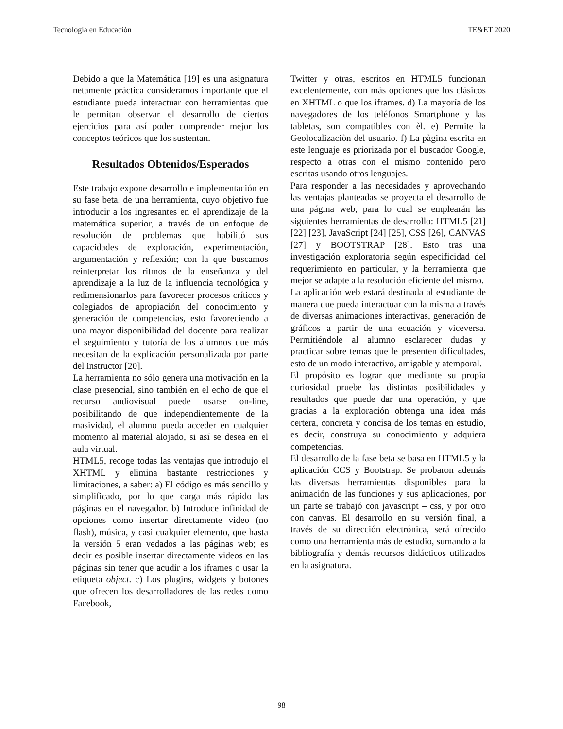Tecnología en Educación TE&ET 2020
Debido a que la Matemática [19] es una asignatura netamente práctica consideramos importante que el estudiante pueda interactuar con herramientas que le permitan observar el desarrollo de ciertos ejercicios para así poder comprender mejor los conceptos teóricos que los sustentan.
Resultados Obtenidos/Esperados
Este trabajo expone desarrollo e implementación en su fase beta, de una herramienta, cuyo objetivo fue introducir a los ingresantes en el aprendizaje de la matemática superior, a través de un enfoque de resolución de problemas que habilitó sus capacidades de exploración, experimentación, argumentación y reflexión; con la que buscamos reinterpretar los ritmos de la enseñanza y del aprendizaje a la luz de la influencia tecnológica y redimensionarlos para favorecer procesos críticos y colegiados de apropiación del conocimiento y generación de competencias, esto favoreciendo a una mayor disponibilidad del docente para realizar el seguimiento y tutoría de los alumnos que más necesitan de la explicación personalizada por parte del instructor [20].
La herramienta no sólo genera una motivación en la clase presencial, sino también en el echo de que el recurso audiovisual puede usarse on-line, posibilitando de que independientemente de la masividad, el alumno pueda acceder en cualquier momento al material alojado, si así se desea en el aula virtual.
HTML5, recoge todas las ventajas que introdujo el XHTML y elimina bastante restricciones y limitaciones, a saber: a) El código es más sencillo y simplificado, por lo que carga más rápido las páginas en el navegador. b) Introduce infinidad de opciones como insertar directamente video (no flash), música, y casi cualquier elemento, que hasta la versión 5 eran vedados a las páginas web; es decir es posible insertar directamente videos en las páginas sin tener que acudir a los iframes o usar la etiqueta object. c) Los plugins, widgets y botones que ofrecen los desarrolladores de las redes como Facebook,
Twitter y otras, escritos en HTML5 funcionan excelentemente, con más opciones que los clásicos en XHTML o que los iframes. d) La mayoría de los navegadores de los teléfonos Smartphone y las tabletas, son compatibles con èl. e) Permite la Geolocalizaciòn del usuario. f) La pàgina escrita en este lenguaje es priorizada por el buscador Google, respecto a otras con el mismo contenido pero escritas usando otros lenguajes.
Para responder a las necesidades y aprovechando las ventajas planteadas se proyecta el desarrollo de una página web, para lo cual se emplearán las siguientes herramientas de desarrollo: HTML5 [21] [22] [23], JavaScript [24] [25], CSS [26], CANVAS [27] y BOOTSTRAP [28]. Esto tras una investigación exploratoria según especificidad del requerimiento en particular, y la herramienta que mejor se adapte a la resolución eficiente del mismo.
La aplicación web estará destinada al estudiante de manera que pueda interactuar con la misma a través de diversas animaciones interactivas, generación de gráficos a partir de una ecuación y viceversa. Permitiéndole al alumno esclarecer dudas y practicar sobre temas que le presenten dificultades, esto de un modo interactivo, amigable y atemporal.
El propósito es lograr que mediante su propia curiosidad pruebe las distintas posibilidades y resultados que puede dar una operación, y que gracias a la exploración obtenga una idea más certera, concreta y concisa de los temas en estudio, es decir, construya su conocimiento y adquiera competencias.
El desarrollo de la fase beta se basa en HTML5 y la aplicación CCS y Bootstrap. Se probaron además las diversas herramientas disponibles para la animación de las funciones y sus aplicaciones, por un parte se trabajó con javascript – css, y por otro con canvas. El desarrollo en su versión final, a través de su dirección electrónica, será ofrecido como una herramienta más de estudio, sumando a la bibliografía y demás recursos didácticos utilizados en la asignatura.
98